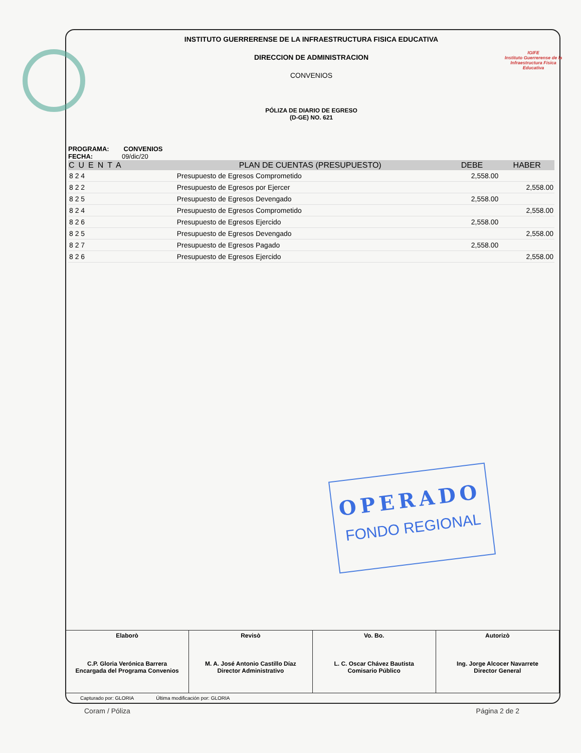IGIFE
Instituto Guerrerense de la Infraestructura Física Educativa
INSTITUTO GUERRERENSE DE LA INFRAESTRUCTURA FISICA EDUCATIVA
DIRECCION DE ADMINISTRACION
CONVENIOS
PÓLIZA DE DIARIO DE EGRESO
(D-GE) NO. 621
PROGRAMA: CONVENIOS
FECHA: 09/dic/20
| CUENTA | PLAN DE CUENTAS (PRESUPUESTO) | DEBE | HABER |
| --- | --- | --- | --- |
| 8 2 4 | Presupuesto de Egresos Comprometido | 2,558.00 | |
| 8 2 2 | Presupuesto de Egresos por Ejercer | | 2,558.00 |
| 8 2 5 | Presupuesto de Egresos Devengado | 2,558.00 | |
| 8 2 4 | Presupuesto de Egresos Comprometido | | 2,558.00 |
| 8 2 6 | Presupuesto de Egresos Ejercido | 2,558.00 | |
| 8 2 5 | Presupuesto de Egresos Devengado | | 2,558.00 |
| 8 2 7 | Presupuesto de Egresos Pagado | 2,558.00 | |
| 8 2 6 | Presupuesto de Egresos Ejercido | | 2,558.00 |
OPERADO
FONDO REGIONAL
| Elaborò C.P. Gloria Verónica Barrera Encargada del Programa Convenios | Revisò M. A. José Antonio Castillo Díaz Director Administrativo | Vo. Bo. L. C. Oscar Chávez Bautista Comisario Público | Autorizò Ing. Jorge Alcocer Navarrete Director General |
Capturado por: GLORIA Última modificación por: GLORIA
Coram / Póliza Página 2 de 2